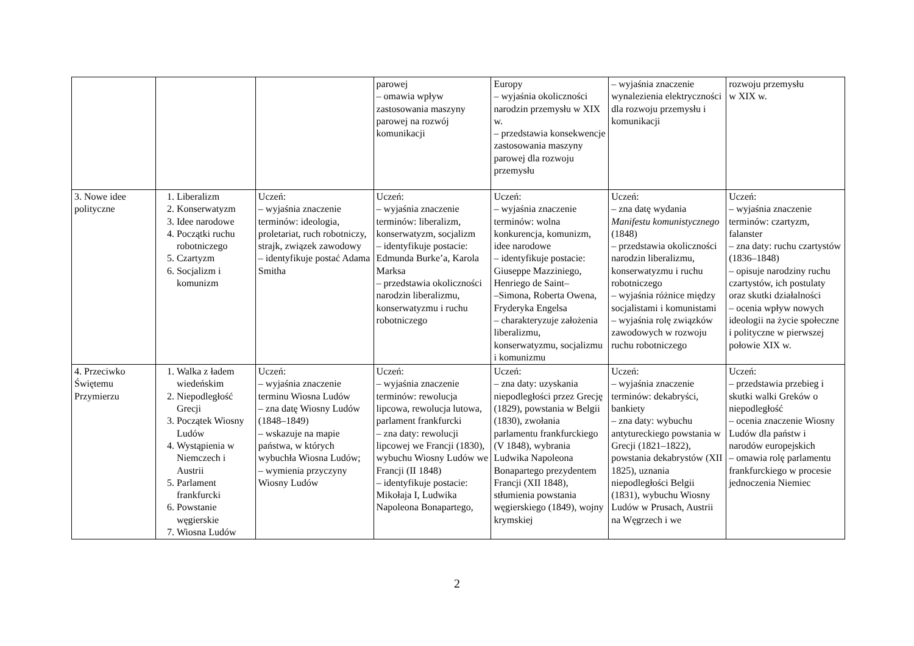| | | | parowej – omawia wpływ zastosowania maszyny parowej na rozwój komunikacji | Europy – wyjaśnia okoliczności narodzin przemysłu w XIX w. – przedstawia konsekwencje zastosowania maszyny parowej dla rozwoju przemysłu | – wyjaśnia znaczenie wynalezienia elektryczności dla rozwoju przemysłu i komunikacji | rozwoju przemysłu w XIX w. |
| 3. Nowe idee polityczne | 1. Liberalizm 2. Konserwatyzm 3. Idee narodowe 4. Początki ruchu robotniczego 5. Czartyzm 6. Socjalizm i komunizm | Uczeń: – wyjaśnia znaczenie terminów: ideologia, proletariat, ruch robotniczy, strajk, związek zawodowy – identyfikuje postać Adama Smitha | Uczeń: – wyjaśnia znaczenie terminów: liberalizm, konserwatyzm, socjalizm – identyfikuje postacie: Edmunda Burke’a, Karola Marksa – przedstawia okoliczności narodzin liberalizmu, konserwatyzmu i ruchu robotniczego | Uczeń: – wyjaśnia znaczenie terminów: wolna konkurencja, komunizm, idee narodowe – identyfikuje postacie: Giuseppe Mazziniego, Henriego de Saint– –Simona, Roberta Owena, Fryderyka Engelsa – charakteryzuje założenia liberalizmu, konserwatyzmu, socjalizmu i komunizmu | Uczeń: – zna datę wydania Manifestu komunistycznego (1848) – przedstawia okoliczności narodzin liberalizmu, konserwatyzmu i ruchu robotniczego – wyjaśnia różnice między socjalistami i komunistami – wyjaśnia rolę związków zawodowych w rozwoju ruchu robotniczego | Uczeń: – wyjaśnia znaczenie terminów: czartyzm, falanster – zna daty: ruchu czartystów (1836–1848) – opisuje narodziny ruchu czartystów, ich postulaty oraz skutki działalności – ocenia wpływ nowych ideologii na życie społeczne i polityczne w pierwszej połowie XIX w. |
| 4. Przeciwko Świętemu Przymierzu | 1. Walka z ładem wiedeńskim 2. Niepodległość Grecji 3. Początek Wiosny Ludów 4. Wystąpienia w Niemczech i Austrii 5. Parlament frankfurcki 6. Powstanie węgierskie 7. Wiosna Ludów | Uczeń: – wyjaśnia znaczenie terminu Wiosna Ludów – zna datę Wiosny Ludów (1848–1849) – wskazuje na mapie państwa, w których wybuchła Wiosna Ludów; – wymienia przyczyny Wiosny Ludów | Uczeń: – wyjaśnia znaczenie terminów: rewolucja lipcowa, rewolucja lutowa, parlament frankfurcki – zna daty: rewolucji lipcowej we Francji (1830), wybuchu Wiosny Ludów we Francji (II 1848) – identyfikuje postacie: Mikołaja I, Ludwika Napoleona Bonapartego, | Uczeń: – zna daty: uzyskania niepodległości przez Grecję (1829), powstania w Belgii (1830), zwołania parlamentu frankfurckiego (V 1848), wybrania Ludwika Napoleona Bonapartego prezydentem Francji (XII 1848), stłumienia powstania węgierskiego (1849), wojny krymskiej | Uczeń: – wyjaśnia znaczenie terminów: dekabryści, bankiety – zna daty: wybuchu antytureckiego powstania w Grecji (1821–1822), powstania dekabrystów (XII 1825), uznania niepodległości Belgii (1831), wybuchu Wiosny Ludów w Prusach, Austrii na Węgrzech i we | Uczeń: – przedstawia przebieg i skutki walki Greków o niepodległość – ocenia znaczenie Wiosny Ludów dla państw i narodów europejskich – omawia rolę parlamentu frankfurckiego w procesie jednoczenia Niemiec |
2